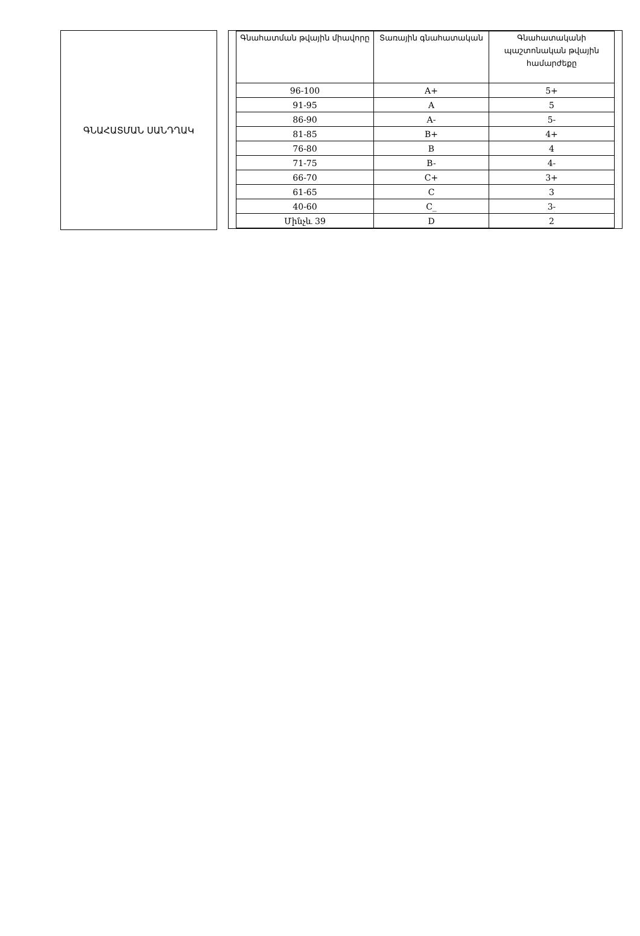ԳՆԱՀԱՏՄԱՆ ՍԱՆԴՂԱԿ
| Գնահատման թվային միավորը | Տառային գնահատական | Գնահատականի պաշտոնական թվային համարժեքը |
| --- | --- | --- |
| 96-100 | A+ | 5+ |
| 91-95 | A | 5 |
| 86-90 | A- | 5- |
| 81-85 | B+ | 4+ |
| 76-80 | B | 4 |
| 71-75 | B- | 4- |
| 66-70 | C+ | 3+ |
| 61-65 | C | 3 |
| 40-60 | C_ | 3- |
| Մինչև 39 | D | 2 |